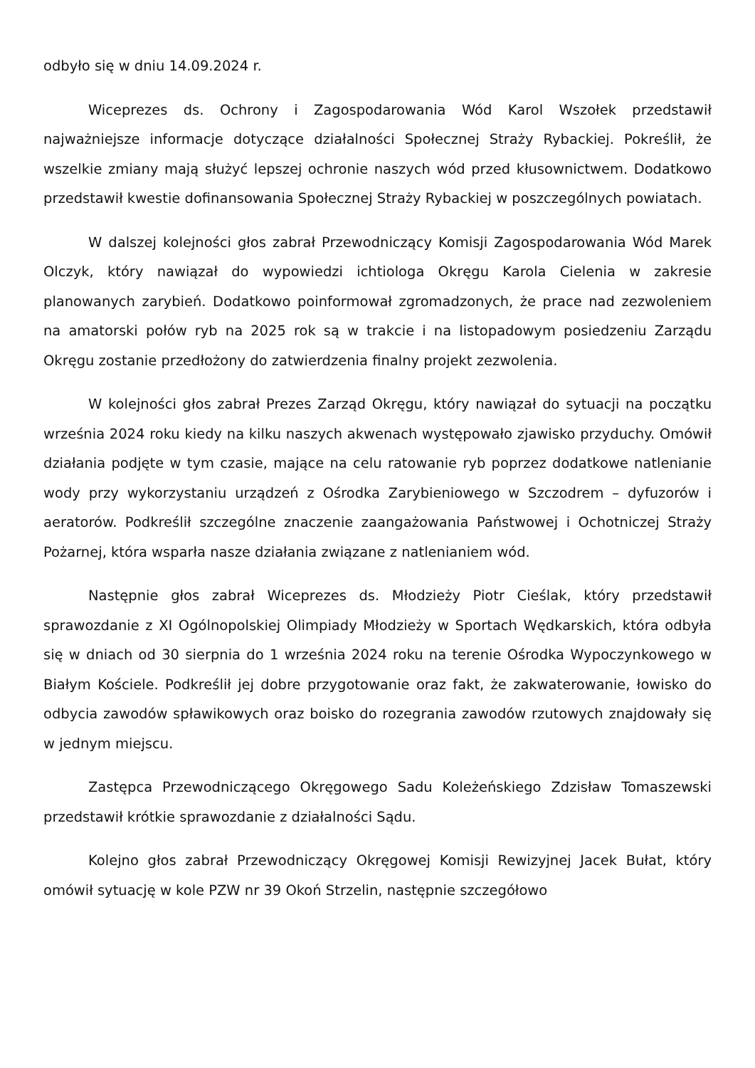odbyło się w dniu 14.09.2024 r.
Wiceprezes ds. Ochrony i Zagospodarowania Wód Karol Wszołek przedstawił najważniejsze informacje dotyczące działalności Społecznej Straży Rybackiej. Pokreślił, że wszelkie zmiany mają służyć lepszej ochronie naszych wód przed kłusownictwem. Dodatkowo przedstawił kwestie dofinansowania Społecznej Straży Rybackiej w poszczególnych powiatach.
W dalszej kolejności głos zabrał Przewodniczący Komisji Zagospodarowania Wód Marek Olczyk, który nawiązał do wypowiedzi ichtiologa Okręgu Karola Cielenia w zakresie planowanych zarybień. Dodatkowo poinformował zgromadzonych, że prace nad zezwoleniem na amatorski połów ryb na 2025 rok są w trakcie i na listopadowym posiedzeniu Zarządu Okręgu zostanie przedłożony do zatwierdzenia finalny projekt zezwolenia.
W kolejności głos zabrał Prezes Zarząd Okręgu, który nawiązał do sytuacji na początku września 2024 roku kiedy na kilku naszych akwenach występowało zjawisko przyduchy. Omówił działania podjęte w tym czasie, mające na celu ratowanie ryb poprzez dodatkowe natlenianie wody przy wykorzystaniu urządzeń z Ośrodka Zarybieniowego w Szczodrem – dyfuzorów i aeratorów. Podkreślił szczególne znaczenie zaangażowania Państwowej i Ochotniczej Straży Pożarnej, która wsparła nasze działania związane z natlenianiem wód.
Następnie głos zabrał Wiceprezes ds. Młodzieży Piotr Cieślak, który przedstawił sprawozdanie z XI Ogólnopolskiej Olimpiady Młodzieży w Sportach Wędkarskich, która odbyła się w dniach od 30 sierpnia do 1 września 2024 roku na terenie Ośrodka Wypoczynkowego w Białym Kościele. Podkreślił jej dobre przygotowanie oraz fakt, że zakwaterowanie, łowisko do odbycia zawodów spławikowych oraz boisko do rozegrania zawodów rzutowych znajdowały się w jednym miejscu.
Zastępca Przewodniczącego Okręgowego Sadu Koleżeńskiego Zdzisław Tomaszewski przedstawił krótkie sprawozdanie z działalności Sądu.
Kolejno głos zabrał Przewodniczący Okręgowej Komisji Rewizyjnej Jacek Bułat, który omówił sytuację w kole PZW nr 39 Okoń Strzelin, następnie szczegółowo